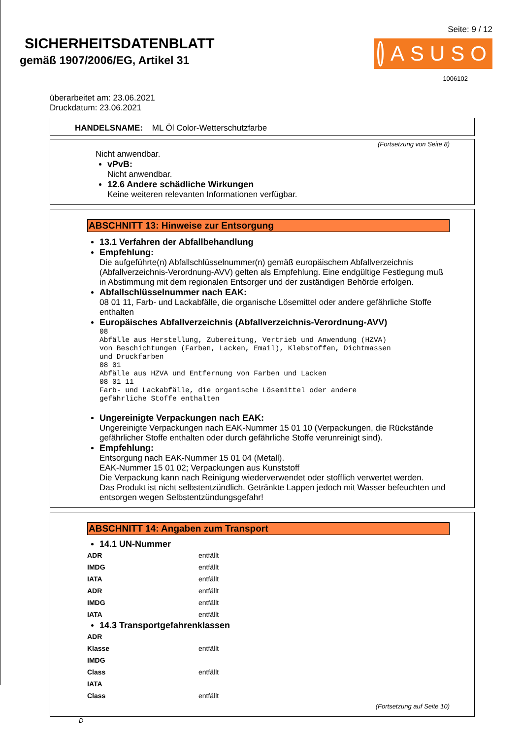SICHERHEITSDATENBLATT
gemäß 1907/2006/EG, Artikel 31
Seite: 9 / 12
ASUSO
1006102
überarbeitet am: 23.06.2021
Druckdatum: 23.06.2021
HANDELSNAME: ML Öl Color-Wetterschutzfarbe
(Fortsetzung von Seite 8)
Nicht anwendbar.
vPvB:
Nicht anwendbar.
12.6 Andere schädliche Wirkungen
Keine weiteren relevanten Informationen verfügbar.
ABSCHNITT 13: Hinweise zur Entsorgung
13.1 Verfahren der Abfallbehandlung
Empfehlung:
Die aufgeführte(n) Abfallschlüsselnummer(n) gemäß europäischem Abfallverzeichnis (Abfallverzeichnis-Verordnung-AVV) gelten als Empfehlung. Eine endgültige Festlegung muß in Abstimmung mit dem regionalen Entsorger und der zuständigen Behörde erfolgen.
Abfallschlüsselnummer nach EAK:
08 01 11, Farb- und Lackabfälle, die organische Lösemittel oder andere gefährliche Stoffe enthalten
Europäisches Abfallverzeichnis (Abfallverzeichnis-Verordnung-AVV)
08
Abfälle aus Herstellung, Zubereitung, Vertrieb und Anwendung (HZVA)
von Beschichtungen (Farben, Lacken, Email), Klebstoffen, Dichtmassen
und Druckfarben
08 01
Abfälle aus HZVA und Entfernung von Farben und Lacken
08 01 11
Farb- und Lackabfälle, die organische Lösemittel oder andere
gefährliche Stoffe enthalten
Ungereinigte Verpackungen nach EAK:
Ungereinigte Verpackungen nach EAK-Nummer 15 01 10 (Verpackungen, die Rückstände gefährlicher Stoffe enthalten oder durch gefährliche Stoffe verunreinigt sind).
Empfehlung:
Entsorgung nach EAK-Nummer 15 01 04 (Metall).
EAK-Nummer 15 01 02; Verpackungen aus Kunststoff
Die Verpackung kann nach Reinigung wiederverwendet oder stofflich verwertet werden.
Das Produkt ist nicht selbstentzündlich. Getränkte Lappen jedoch mit Wasser befeuchten und entsorgen wegen Selbstentzündungsgefahr!
ABSCHNITT 14: Angaben zum Transport
14.1 UN-Nummer
| ADR | entfällt |
| IMDG | entfällt |
| IATA | entfällt |
| ADR | entfällt |
| IMDG | entfällt |
| IATA | entfällt |
14.3 Transportgefahrenklassen
| ADR | |
| Klasse | entfällt |
| IMDG | |
| Class | entfällt |
| IATA | |
| Class | entfällt |
(Fortsetzung auf Seite 10)
D